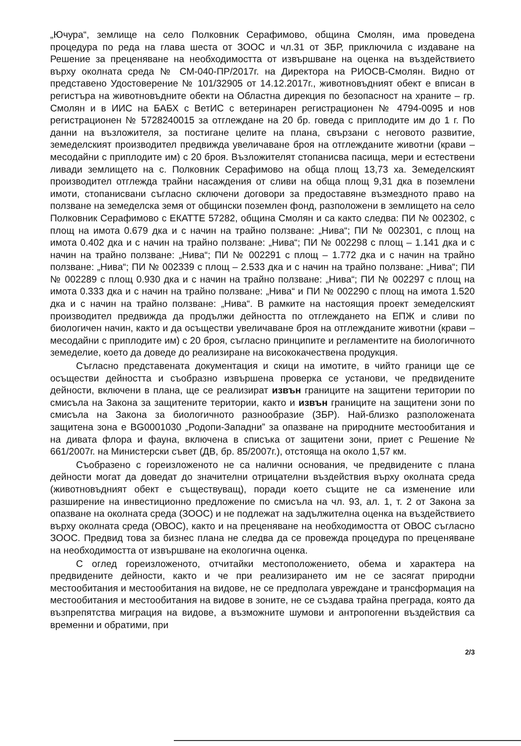„Ючура“, землище на село Полковник Серафимово, община Смолян, има проведена процедура по реда на глава шеста от ЗООС и чл.31 от ЗБР, приключила с издаване на Решение за преценяване на необходимостта от извършване на оценка на въздействието върху околната среда № СМ-040-ПР/2017г. на Директора на РИОСВ-Смолян. Видно от представено Удостоверение № 101/32905 от 14.12.2017г., животновъдният обект е вписан в регистъра на животновъдните обекти на Областна дирекция по безопасност на храните – гр. Смолян и в ИИС на БАБХ с ВетИС с ветеринарен регистрационен № 4794-0095 и нов регистрационен № 5728240015 за отглеждане на 20 бр. говеда с приплодите им до 1 г. По данни на възложителя, за постигане целите на плана, свързани с неговото развитие, земеделският производител предвижда увеличаване броя на отглежданите животни (крави – месодайни с приплодите им) с 20 броя. Възложителят стопанисва пасища, мери и естествени ливади землището на с. Полковник Серафимово на обща площ 13,73 ха. Земеделският производител отглежда трайни насаждения от сливи на обща площ 9,31 дка в поземлени имоти, стопанисвани съгласно сключени договори за предоставяне възмездното право на ползване на земеделска земя от общински поземлен фонд, разположени в землището на село Полковник Серафимово с ЕКАТТЕ 57282, община Смолян и са както следва: ПИ № 002302, с площ на имота 0.679 дка и с начин на трайно ползване: „Нива“; ПИ № 002301, с площ на имота 0.402 дка и с начин на трайно ползване: „Нива“; ПИ № 002298 с площ – 1.141 дка и с начин на трайно ползване: „Нива“; ПИ № 002291 с площ – 1.772 дка и с начин на трайно ползване: „Нива“; ПИ № 002339 с площ – 2.533 дка и с начин на трайно ползване: „Нива“; ПИ № 002289 с площ 0.930 дка и с начин на трайно ползване: „Нива“; ПИ № 002297 с площ на имота 0.333 дка и с начин на трайно ползване: „Нива“ и ПИ № 002290 с площ на имота 1.520 дка и с начин на трайно ползване: „Нива“. В рамките на настоящия проект земеделският производител предвижда да продължи дейността по отглеждането на ЕПЖ и сливи по биологичен начин, както и да осъществи увеличаване броя на отглежданите животни (крави – месодайни с приплодите им) с 20 броя, съгласно принципите и регламентите на биологичното земеделие, което да доведе до реализиране на висококачествена продукция.
Съгласно представената документация и скици на имотите, в чийто граници ще се осъществи дейността и съобразно извършена проверка се установи, че предвидените дейности, включени в плана, ще се реализират извън границите на защитени територии по смисъла на Закона за защитените територии, както и извън границите на защитени зони по смисъла на Закона за биологичното разнообразие (ЗБР). Най-близко разположената защитена зона е BG0001030 „Родопи-Западни” за опазване на природните местообитания и на дивата флора и фауна, включена в списъка от защитени зони, приет с Решение № 661/2007г. на Министерски съвет (ДВ, бр. 85/2007г.), отстояща на около 1,57 км.
Съобразено с гореизложеното не са налични основания, че предвидените с плана дейности могат да доведат до значителни отрицателни въздействия върху околната среда (животновъдният обект е съществуващ), поради което същите не са изменение или разширение на инвестиционно предложение по смисъла на чл. 93, ал. 1, т. 2 от Закона за опазване на околната среда (ЗООС) и не подлежат на задължителна оценка на въздействието върху околната среда (ОВОС), както и на преценяване на необходимостта от ОВОС съгласно ЗООС. Предвид това за бизнес плана не следва да се провежда процедура по преценяване на необходимостта от извършване на екологична оценка.
С оглед гореизложеното, отчитайки местоположението, обема и характера на предвидените дейности, както и че при реализирането им не се засягат природни местообитания и местообитания на видове, не се предполага увреждане и трансформация на местообитания и местообитания на видове в зоните, не се създава трайна преграда, която да възпрепятства миграция на видове, а възможните шумови и антропогенни въздействия са временни и обратими, при
2/3